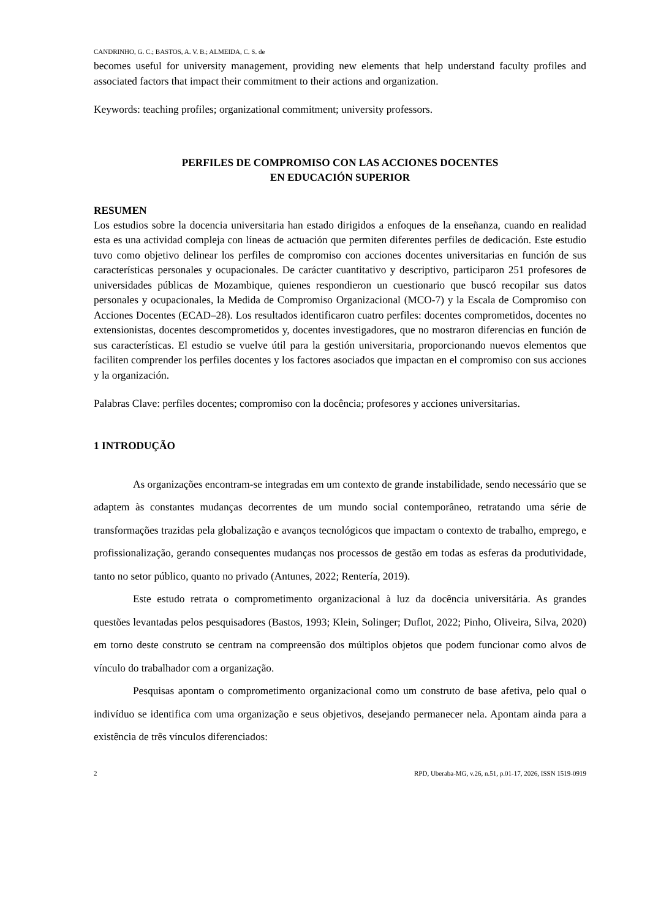CANDRINHO, G. C.; BASTOS, A. V. B.; ALMEIDA, C. S. de
becomes useful for university management, providing new elements that help understand faculty profiles and associated factors that impact their commitment to their actions and organization.
Keywords: teaching profiles; organizational commitment; university professors.
PERFILES DE COMPROMISO CON LAS ACCIONES DOCENTES
EN EDUCACIÓN SUPERIOR
RESUMEN
Los estudios sobre la docencia universitaria han estado dirigidos a enfoques de la enseñanza, cuando en realidad esta es una actividad compleja con líneas de actuación que permiten diferentes perfiles de dedicación. Este estudio tuvo como objetivo delinear los perfiles de compromiso con acciones docentes universitarias en función de sus características personales y ocupacionales. De carácter cuantitativo y descriptivo, participaron 251 profesores de universidades públicas de Mozambique, quienes respondieron un cuestionario que buscó recopilar sus datos personales y ocupacionales, la Medida de Compromiso Organizacional (MCO-7) y la Escala de Compromiso con Acciones Docentes (ECAD–28). Los resultados identificaron cuatro perfiles: docentes comprometidos, docentes no extensionistas, docentes descomprometidos y, docentes investigadores, que no mostraron diferencias en función de sus características. El estudio se vuelve útil para la gestión universitaria, proporcionando nuevos elementos que faciliten comprender los perfiles docentes y los factores asociados que impactan en el compromiso con sus acciones y la organización.
Palabras Clave: perfiles docentes; compromiso con la docência; profesores y acciones universitarias.
1 INTRODUÇÃO
As organizações encontram-se integradas em um contexto de grande instabilidade, sendo necessário que se adaptem às constantes mudanças decorrentes de um mundo social contemporâneo, retratando uma série de transformações trazidas pela globalização e avanços tecnológicos que impactam o contexto de trabalho, emprego, e profissionalização, gerando consequentes mudanças nos processos de gestão em todas as esferas da produtividade, tanto no setor público, quanto no privado (Antunes, 2022; Rentería, 2019).
Este estudo retrata o comprometimento organizacional à luz da docência universitária. As grandes questões levantadas pelos pesquisadores (Bastos, 1993; Klein, Solinger; Duflot, 2022; Pinho, Oliveira, Silva, 2020) em torno deste construto se centram na compreensão dos múltiplos objetos que podem funcionar como alvos de vínculo do trabalhador com a organização.
Pesquisas apontam o comprometimento organizacional como um construto de base afetiva, pelo qual o indivíduo se identifica com uma organização e seus objetivos, desejando permanecer nela. Apontam ainda para a existência de três vínculos diferenciados:
2 RPD, Uberaba-MG, v.26, n.51, p.01-17, 2026, ISSN 1519-0919